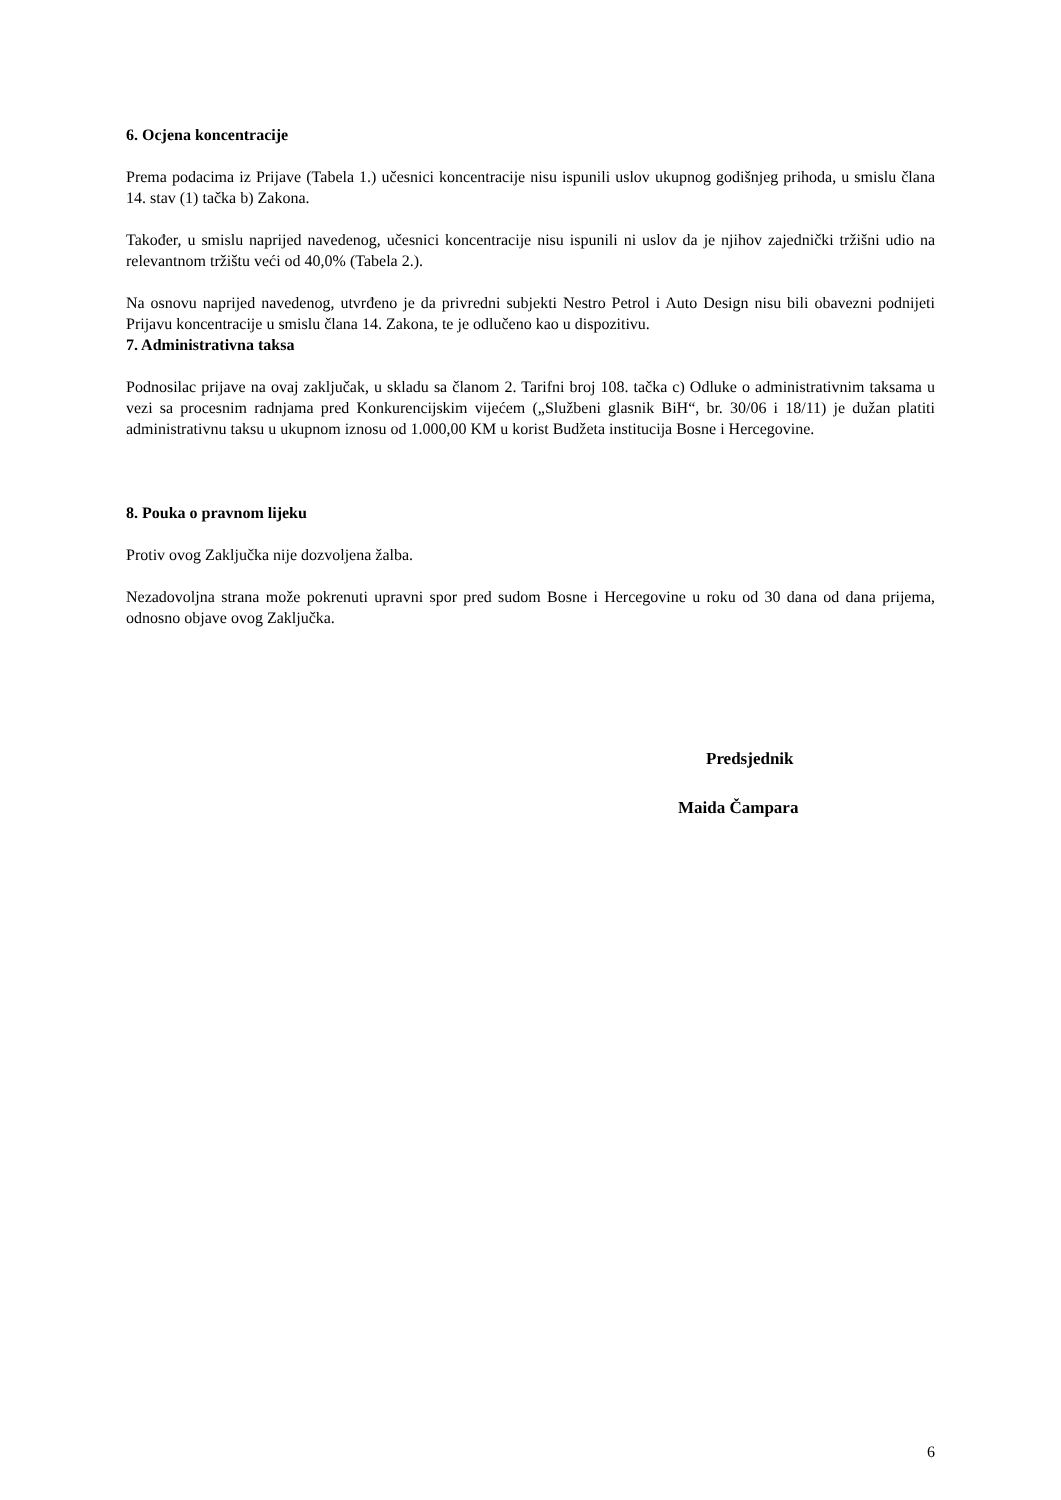6. Ocjena koncentracije
Prema podacima iz Prijave (Tabela 1.) učesnici koncentracije nisu ispunili uslov ukupnog godišnjeg prihoda, u smislu člana 14. stav (1) tačka b) Zakona.
Također, u smislu naprijed navedenog, učesnici koncentracije nisu ispunili ni uslov da je njihov zajednički tržišni udio na relevantnom tržištu veći od 40,0% (Tabela 2.).
Na osnovu naprijed navedenog, utvrđeno je da privredni subjekti Nestro Petrol i Auto Design nisu bili obavezni podnijeti Prijavu koncentracije u smislu člana 14. Zakona, te je odlučeno kao u dispozitivu.
7. Administrativna taksa
Podnosilac prijave na ovaj zaključak, u skladu sa članom 2. Tarifni broj 108. tačka c) Odluke o administrativnim taksama u vezi sa procesnim radnjama pred Konkurencijskim vijećem („Službeni glasnik BiH“, br. 30/06 i 18/11) je dužan platiti administrativnu taksu u ukupnom iznosu od 1.000,00 KM u korist Budžeta institucija Bosne i Hercegovine.
8. Pouka o pravnom lijeku
Protiv ovog Zaključka nije dozvoljena žalba.
Nezadovoljna strana može pokrenuti upravni spor pred sudom Bosne i Hercegovine u roku od 30 dana od dana prijema, odnosno objave ovog Zaključka.
Predsjednik
Maida Čampara
6